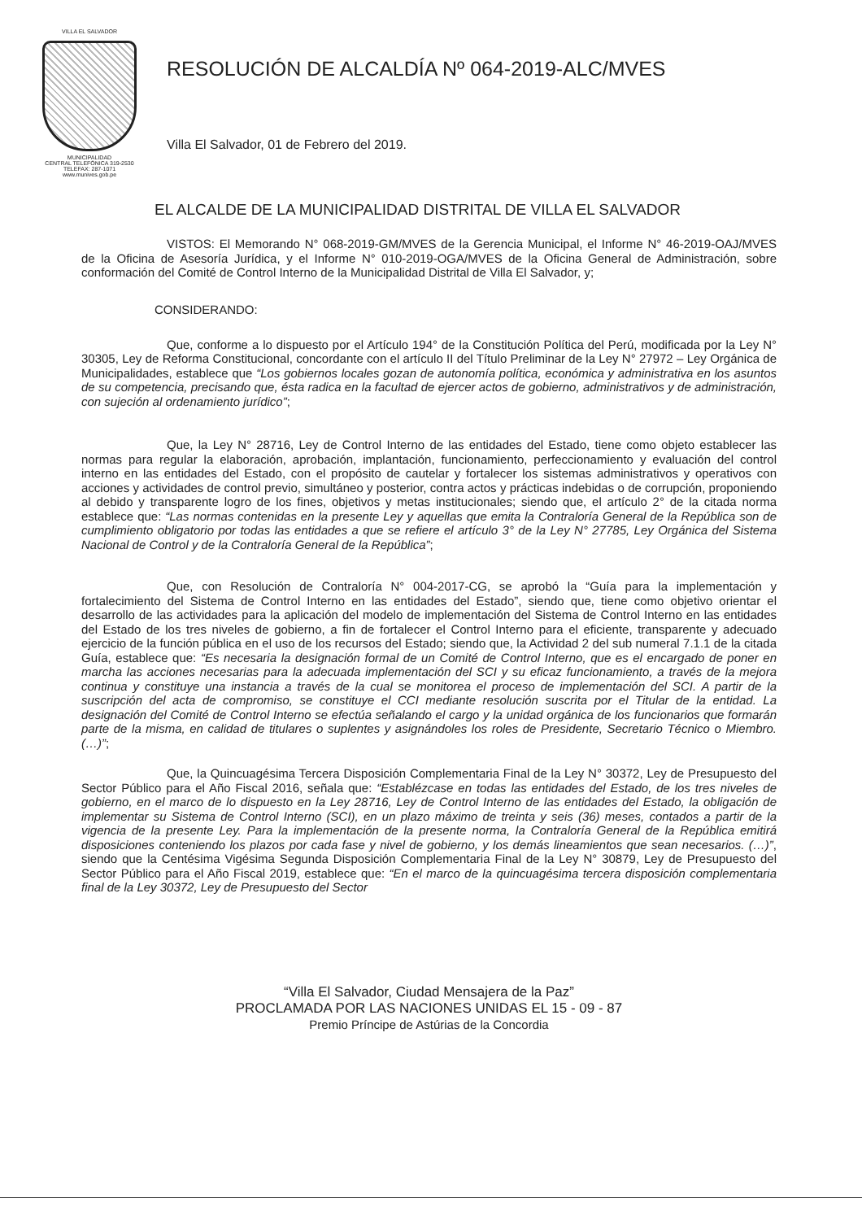VILLA EL SALVADOR
MUNICIPALIDAD
CENTRAL TELEFÓNICA 319-2530
TELEFAX: 287-1071
www.munives.gob.pe
RESOLUCIÓN DE ALCALDÍA Nº 064-2019-ALC/MVES
Villa El Salvador, 01 de Febrero del 2019.
EL ALCALDE DE LA MUNICIPALIDAD DISTRITAL DE VILLA EL SALVADOR
VISTOS: El Memorando N° 068-2019-GM/MVES de la Gerencia Municipal, el Informe N° 46-2019-OAJ/MVES de la Oficina de Asesoría Jurídica, y el Informe N° 010-2019-OGA/MVES de la Oficina General de Administración, sobre conformación del Comité de Control Interno de la Municipalidad Distrital de Villa El Salvador, y;
CONSIDERANDO:
Que, conforme a lo dispuesto por el Artículo 194° de la Constitución Política del Perú, modificada por la Ley N° 30305, Ley de Reforma Constitucional, concordante con el artículo II del Título Preliminar de la Ley N° 27972 – Ley Orgánica de Municipalidades, establece que “Los gobiernos locales gozan de autonomía política, económica y administrativa en los asuntos de su competencia, precisando que, ésta radica en la facultad de ejercer actos de gobierno, administrativos y de administración, con sujeción al ordenamiento jurídico”;
Que, la Ley N° 28716, Ley de Control Interno de las entidades del Estado, tiene como objeto establecer las normas para regular la elaboración, aprobación, implantación, funcionamiento, perfeccionamiento y evaluación del control interno en las entidades del Estado, con el propósito de cautelar y fortalecer los sistemas administrativos y operativos con acciones y actividades de control previo, simultáneo y posterior, contra actos y prácticas indebidas o de corrupción, proponiendo al debido y transparente logro de los fines, objetivos y metas institucionales; siendo que, el artículo 2° de la citada norma establece que: “Las normas contenidas en la presente Ley y aquellas que emita la Contraloría General de la República son de cumplimiento obligatorio por todas las entidades a que se refiere el artículo 3° de la Ley N° 27785, Ley Orgánica del Sistema Nacional de Control y de la Contraloría General de la República”;
Que, con Resolución de Contraloría N° 004-2017-CG, se aprobó la “Guía para la implementación y fortalecimiento del Sistema de Control Interno en las entidades del Estado”, siendo que, tiene como objetivo orientar el desarrollo de las actividades para la aplicación del modelo de implementación del Sistema de Control Interno en las entidades del Estado de los tres niveles de gobierno, a fin de fortalecer el Control Interno para el eficiente, transparente y adecuado ejercicio de la función pública en el uso de los recursos del Estado; siendo que, la Actividad 2 del sub numeral 7.1.1 de la citada Guía, establece que: “Es necesaria la designación formal de un Comité de Control Interno, que es el encargado de poner en marcha las acciones necesarias para la adecuada implementación del SCI y su eficaz funcionamiento, a través de la mejora continua y constituye una instancia a través de la cual se monitorea el proceso de implementación del SCI. A partir de la suscripción del acta de compromiso, se constituye el CCI mediante resolución suscrita por el Titular de la entidad. La designación del Comité de Control Interno se efectúa señalando el cargo y la unidad orgánica de los funcionarios que formarán parte de la misma, en calidad de titulares o suplentes y asignándoles los roles de Presidente, Secretario Técnico o Miembro. (…)”;
Que, la Quincuagésima Tercera Disposición Complementaria Final de la Ley N° 30372, Ley de Presupuesto del Sector Público para el Año Fiscal 2016, señala que: “Establézcase en todas las entidades del Estado, de los tres niveles de gobierno, en el marco de lo dispuesto en la Ley 28716, Ley de Control Interno de las entidades del Estado, la obligación de implementar su Sistema de Control Interno (SCI), en un plazo máximo de treinta y seis (36) meses, contados a partir de la vigencia de la presente Ley. Para la implementación de la presente norma, la Contraloría General de la República emitirá disposiciones conteniendo los plazos por cada fase y nivel de gobierno, y los demás lineamientos que sean necesarios. (…)”, siendo que la Centésima Vigésima Segunda Disposición Complementaria Final de la Ley N° 30879, Ley de Presupuesto del Sector Público para el Año Fiscal 2019, establece que: “En el marco de la quincuagésima tercera disposición complementaria final de la Ley 30372, Ley de Presupuesto del Sector
“Villa El Salvador, Ciudad Mensajera de la Paz”
PROCLAMADA POR LAS NACIONES UNIDAS EL 15 - 09 - 87
Premio Príncipe de Astúrias de la Concordia